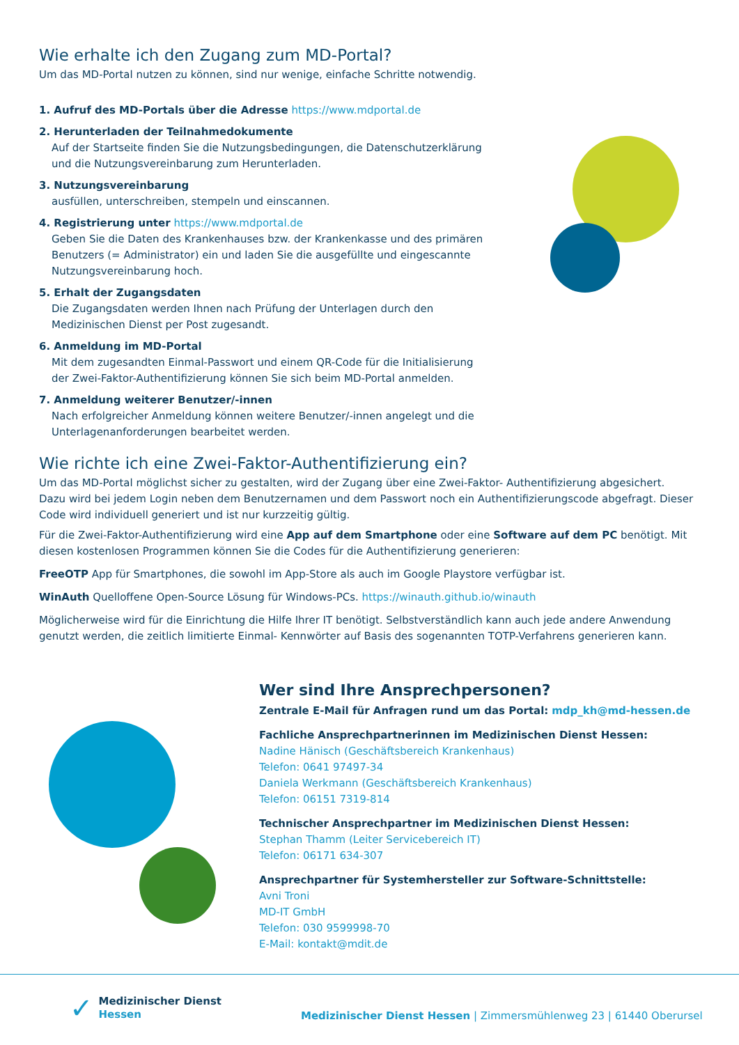Wie erhalte ich den Zugang zum MD-Portal?
Um das MD-Portal nutzen zu können, sind nur wenige, einfache Schritte notwendig.
1. Aufruf des MD-Portals über die Adresse https://www.mdportal.de
2. Herunterladen der Teilnahmedokumente
Auf der Startseite finden Sie die Nutzungsbedingungen, die Datenschutzerklärung und die Nutzungsvereinbarung zum Herunterladen.
3. Nutzungsvereinbarung
ausfüllen, unterschreiben, stempeln und einscannen.
4. Registrierung unter https://www.mdportal.de
Geben Sie die Daten des Krankenhauses bzw. der Krankenkasse und des primären Benutzers (= Administrator) ein und laden Sie die ausgefüllte und eingescannte Nutzungsvereinbarung hoch.
5. Erhalt der Zugangsdaten
Die Zugangsdaten werden Ihnen nach Prüfung der Unterlagen durch den Medizinischen Dienst per Post zugesandt.
6. Anmeldung im MD-Portal
Mit dem zugesandten Einmal-Passwort und einem QR-Code für die Initialisierung der Zwei-Faktor-Authentifizierung können Sie sich beim MD-Portal anmelden.
7. Anmeldung weiterer Benutzer/-innen
Nach erfolgreicher Anmeldung können weitere Benutzer/-innen angelegt und die Unterlagenanforderungen bearbeitet werden.
Wie richte ich eine Zwei-Faktor-Authentifizierung ein?
Um das MD-Portal möglichst sicher zu gestalten, wird der Zugang über eine Zwei-Faktor- Authentifizierung abgesichert. Dazu wird bei jedem Login neben dem Benutzernamen und dem Passwort noch ein Authentifizierungscode abgefragt. Dieser Code wird individuell generiert und ist nur kurzzeitig gültig.
Für die Zwei-Faktor-Authentifizierung wird eine App auf dem Smartphone oder eine Software auf dem PC benötigt. Mit diesen kostenlosen Programmen können Sie die Codes für die Authentifizierung generieren:
FreeOTP App für Smartphones, die sowohl im App-Store als auch im Google Playstore verfügbar ist.
WinAuth Quelloffene Open-Source Lösung für Windows-PCs. https://winauth.github.io/winauth
Möglicherweise wird für die Einrichtung die Hilfe Ihrer IT benötigt. Selbstverständlich kann auch jede andere Anwendung genutzt werden, die zeitlich limitierte Einmal- Kennwörter auf Basis des sogenannten TOTP-Verfahrens generieren kann.
Wer sind Ihre Ansprechpersonen?
Zentrale E-Mail für Anfragen rund um das Portal: mdp_kh@md-hessen.de
Fachliche Ansprechpartnerinnen im Medizinischen Dienst Hessen:
Nadine Hänisch (Geschäftsbereich Krankenhaus)
Telefon: 0641 97497-34
Daniela Werkmann (Geschäftsbereich Krankenhaus)
Telefon: 06151 7319-814
Technischer Ansprechpartner im Medizinischen Dienst Hessen:
Stephan Thamm (Leiter Servicebereich IT)
Telefon: 06171 634-307
Ansprechpartner für Systemhersteller zur Software-Schnittstelle:
Avni Troni
MD-IT GmbH
Telefon: 030 9599998-70
E-Mail: kontakt@mdit.de
✓ Medizinischer Dienst
Hessen
Medizinischer Dienst Hessen | Zimmersmühlenweg 23 | 61440 Oberursel